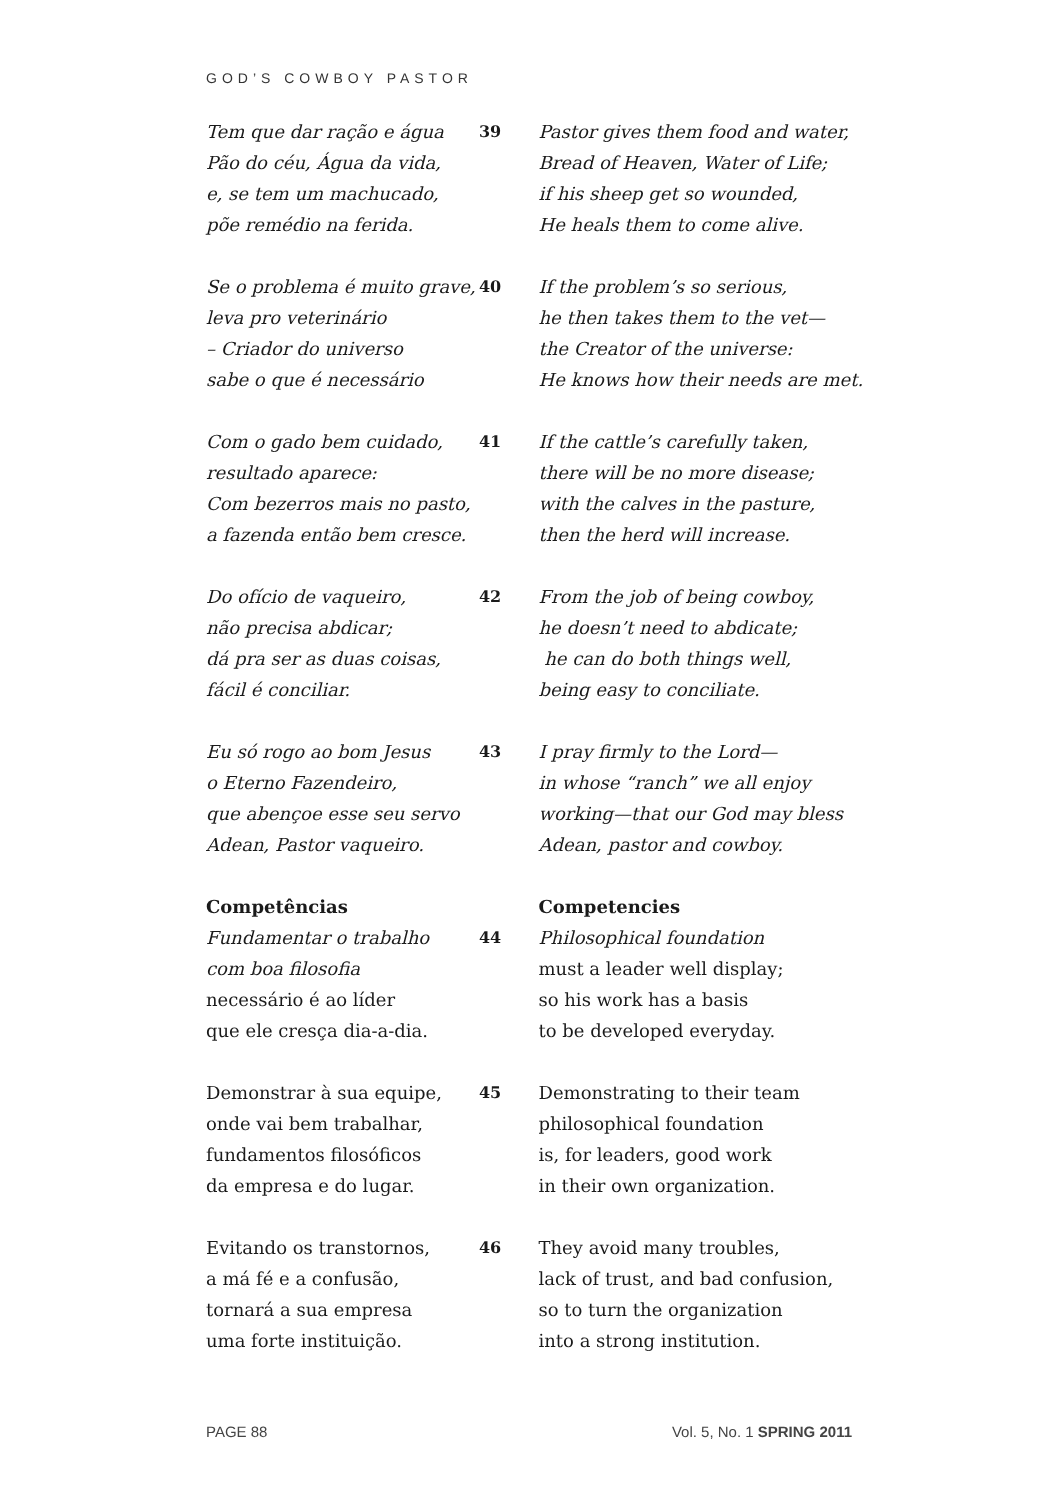GOD’S COWBOY PASTOR
Tem que dar ração e água
Pão do céu, Água da vida,
e, se tem um machucado,
põe remédio na ferida.
39 Pastor gives them food and water,
Bread of Heaven, Water of Life;
if his sheep get so wounded,
He heals them to come alive.
Se o problema é muito grave,
leva pro veterinário
– Criador do universo
sabe o que é necessário
40 If the problem’s so serious,
he then takes them to the vet—
the Creator of the universe:
He knows how their needs are met.
Com o gado bem cuidado,
resultado aparece:
Com bezerros mais no pasto,
a fazenda então bem cresce.
41 If the cattle’s carefully taken,
there will be no more disease;
with the calves in the pasture,
then the herd will increase.
Do ofício de vaqueiro,
não precisa abdicar;
dá pra ser as duas coisas,
fácil é conciliar.
42 From the job of being cowboy,
he doesn’t need to abdicate;
he can do both things well,
being easy to conciliate.
Eu só rogo ao bom Jesus
o Eterno Fazendeiro,
que abençoe esse seu servo
Adean, Pastor vaqueiro.
43 I pray firmly to the Lord—
in whose “ranch” we all enjoy
working—that our God may bless
Adean, pastor and cowboy.
Competências
Fundamentar o trabalho
com boa filosofia
necessário é ao líder
que ele cresça dia-a-dia.
44 Competencies
Philosophical foundation
must a leader well display;
so his work has a basis
to be developed everyday.
Demonstrar à sua equipe,
onde vai bem trabalhar,
fundamentos filosóficos
da empresa e do lugar.
45 Demonstrating to their team
philosophical foundation
is, for leaders, good work
in their own organization.
Evitando os transtornos,
a má fé e a confusão,
tornará a sua empresa
uma forte instituição.
46 They avoid many troubles,
lack of trust, and bad confusion,
so to turn the organization
into a strong institution.
PAGE 88 Vol. 5, No. 1 SPRING 2011